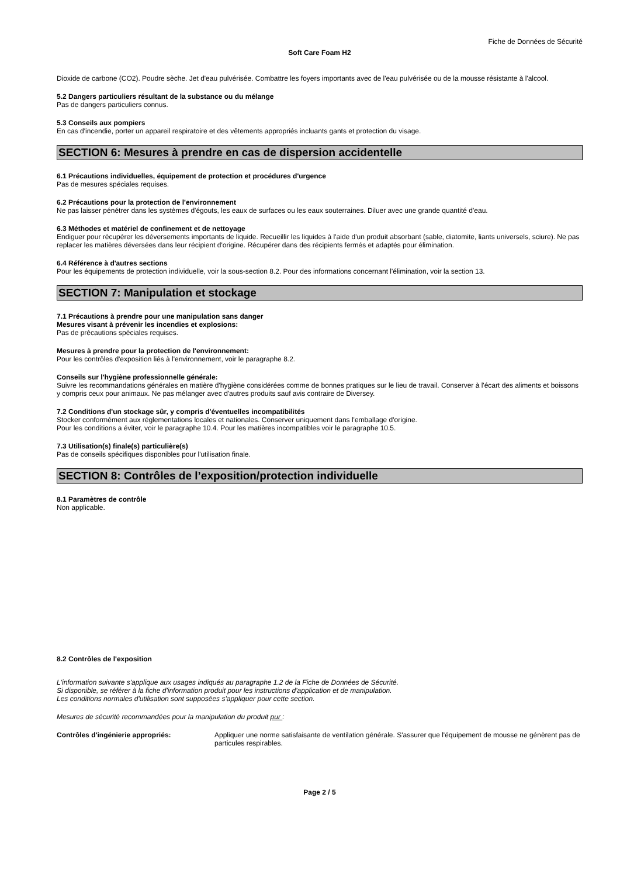Fiche de Données de Sécurité
Soft Care Foam H2
Dioxide de carbone (CO2). Poudre sèche. Jet d'eau pulvérisée. Combattre les foyers importants avec de l'eau pulvérisée ou de la mousse résistante à l'alcool.
5.2 Dangers particuliers résultant de la substance ou du mélange
Pas de dangers particuliers connus.
5.3 Conseils aux pompiers
En cas d'incendie, porter un appareil respiratoire et des vêtements appropriés incluants gants et protection du visage.
SECTION 6: Mesures à prendre en cas de dispersion accidentelle
6.1 Précautions individuelles, équipement de protection et procédures d'urgence
Pas de mesures spéciales requises.
6.2 Précautions pour la protection de l'environnement
Ne pas laisser pénétrer dans les systèmes d'égouts, les eaux de surfaces ou les eaux souterraines. Diluer avec une grande quantité d'eau.
6.3 Méthodes et matériel de confinement et de nettoyage
Endiguer pour récupérer les déversements importants de liquide. Recueillir les liquides à l'aide d'un produit absorbant (sable, diatomite, liants universels, sciure). Ne pas replacer les matières déversées dans leur récipient d'origine. Récupérer dans des récipients fermés et adaptés pour élimination.
6.4 Référence à d'autres sections
Pour les équipements de protection individuelle, voir la sous-section 8.2. Pour des informations concernant l'élimination, voir la section 13.
SECTION 7: Manipulation et stockage
7.1 Précautions à prendre pour une manipulation sans danger
Mesures visant à prévenir les incendies et explosions:
Pas de précautions spéciales requises.
Mesures à prendre pour la protection de l'environnement:
Pour les contrôles d'exposition liés à l'environnement, voir le paragraphe 8.2.
Conseils sur l'hygiène professionnelle générale:
Suivre les recommandations générales en matière d'hygiène considérées comme de bonnes pratiques sur le lieu de travail. Conserver à l'écart des aliments et boissons y compris ceux pour animaux. Ne pas mélanger avec d'autres produits sauf avis contraire de Diversey.
7.2 Conditions d'un stockage sûr, y compris d'éventuelles incompatibilités
Stocker conformément aux réglementations locales et nationales. Conserver uniquement dans l'emballage d'origine.
Pour les conditions a éviter, voir le paragraphe 10.4. Pour les matières incompatibles voir le paragraphe 10.5.
7.3 Utilisation(s) finale(s) particulière(s)
Pas de conseils spécifiques disponibles pour l'utilisation finale.
SECTION 8: Contrôles de l’exposition/protection individuelle
8.1 Paramètres de contrôle
Non applicable.
8.2 Contrôles de l'exposition
L'information suivante s'applique aux usages indiqués au paragraphe 1.2 de la Fiche de Données de Sécurité.
Si disponible, se référer à la fiche d'information produit pour les instructions d'application et de manipulation.
Les conditions normales d'utilisation sont supposées s'appliquer pour cette section.
Mesures de sécurité recommandées pour la manipulation du produit pur :
Contrôles d'ingénierie appropriés: Appliquer une norme satisfaisante de ventilation générale. S'assurer que l'équipement de mousse ne génèrent pas de particules respirables.
Page 2 / 5